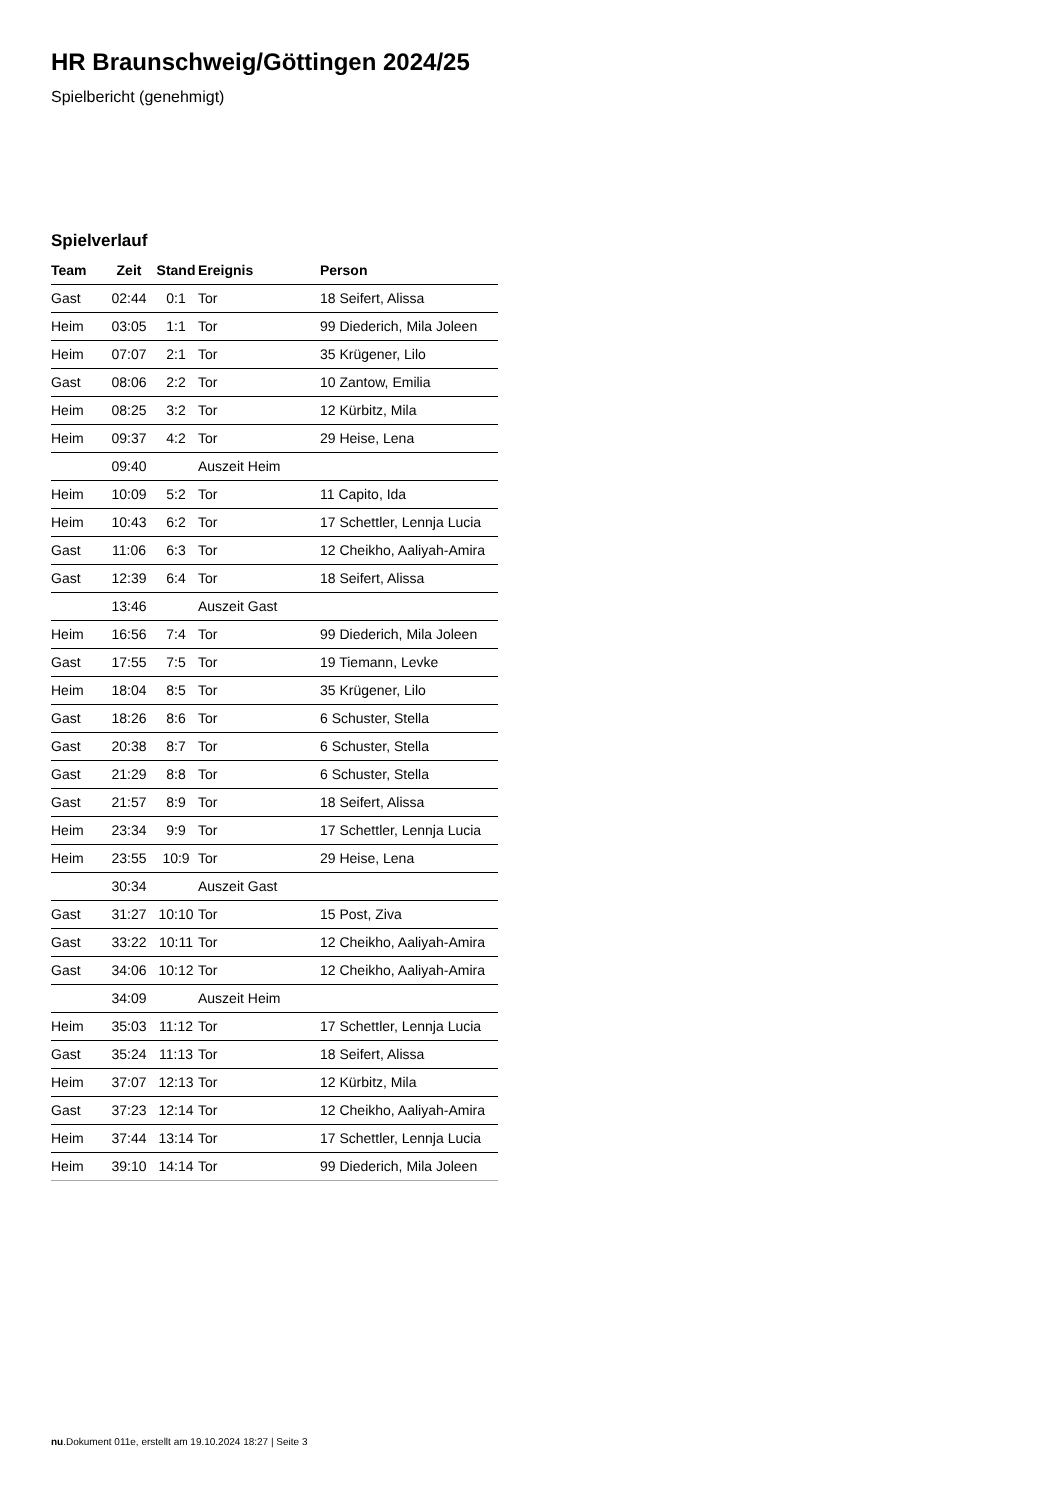HR Braunschweig/Göttingen 2024/25
Spielbericht (genehmigt)
Spielverlauf
| Team | Zeit | Stand | Ereignis | Person |
| --- | --- | --- | --- | --- |
| Gast | 02:44 | 0:1 | Tor | 18 Seifert, Alissa |
| Heim | 03:05 | 1:1 | Tor | 99 Diederich, Mila Joleen |
| Heim | 07:07 | 2:1 | Tor | 35 Krügener, Lilo |
| Gast | 08:06 | 2:2 | Tor | 10 Zantow, Emilia |
| Heim | 08:25 | 3:2 | Tor | 12 Kürbitz, Mila |
| Heim | 09:37 | 4:2 | Tor | 29 Heise, Lena |
| | 09:40 | | Auszeit Heim | |
| Heim | 10:09 | 5:2 | Tor | 11 Capito, Ida |
| Heim | 10:43 | 6:2 | Tor | 17 Schettler, Lennja Lucia |
| Gast | 11:06 | 6:3 | Tor | 12 Cheikho, Aaliyah-Amira |
| Gast | 12:39 | 6:4 | Tor | 18 Seifert, Alissa |
| | 13:46 | | Auszeit Gast | |
| Heim | 16:56 | 7:4 | Tor | 99 Diederich, Mila Joleen |
| Gast | 17:55 | 7:5 | Tor | 19 Tiemann, Levke |
| Heim | 18:04 | 8:5 | Tor | 35 Krügener, Lilo |
| Gast | 18:26 | 8:6 | Tor | 6 Schuster, Stella |
| Gast | 20:38 | 8:7 | Tor | 6 Schuster, Stella |
| Gast | 21:29 | 8:8 | Tor | 6 Schuster, Stella |
| Gast | 21:57 | 8:9 | Tor | 18 Seifert, Alissa |
| Heim | 23:34 | 9:9 | Tor | 17 Schettler, Lennja Lucia |
| Heim | 23:55 | 10:9 | Tor | 29 Heise, Lena |
| | 30:34 | | Auszeit Gast | |
| Gast | 31:27 | 10:10 | Tor | 15 Post, Ziva |
| Gast | 33:22 | 10:11 | Tor | 12 Cheikho, Aaliyah-Amira |
| Gast | 34:06 | 10:12 | Tor | 12 Cheikho, Aaliyah-Amira |
| | 34:09 | | Auszeit Heim | |
| Heim | 35:03 | 11:12 | Tor | 17 Schettler, Lennja Lucia |
| Gast | 35:24 | 11:13 | Tor | 18 Seifert, Alissa |
| Heim | 37:07 | 12:13 | Tor | 12 Kürbitz, Mila |
| Gast | 37:23 | 12:14 | Tor | 12 Cheikho, Aaliyah-Amira |
| Heim | 37:44 | 13:14 | Tor | 17 Schettler, Lennja Lucia |
| Heim | 39:10 | 14:14 | Tor | 99 Diederich, Mila Joleen |
nu.Dokument 011e, erstellt am 19.10.2024 18:27 | Seite 3